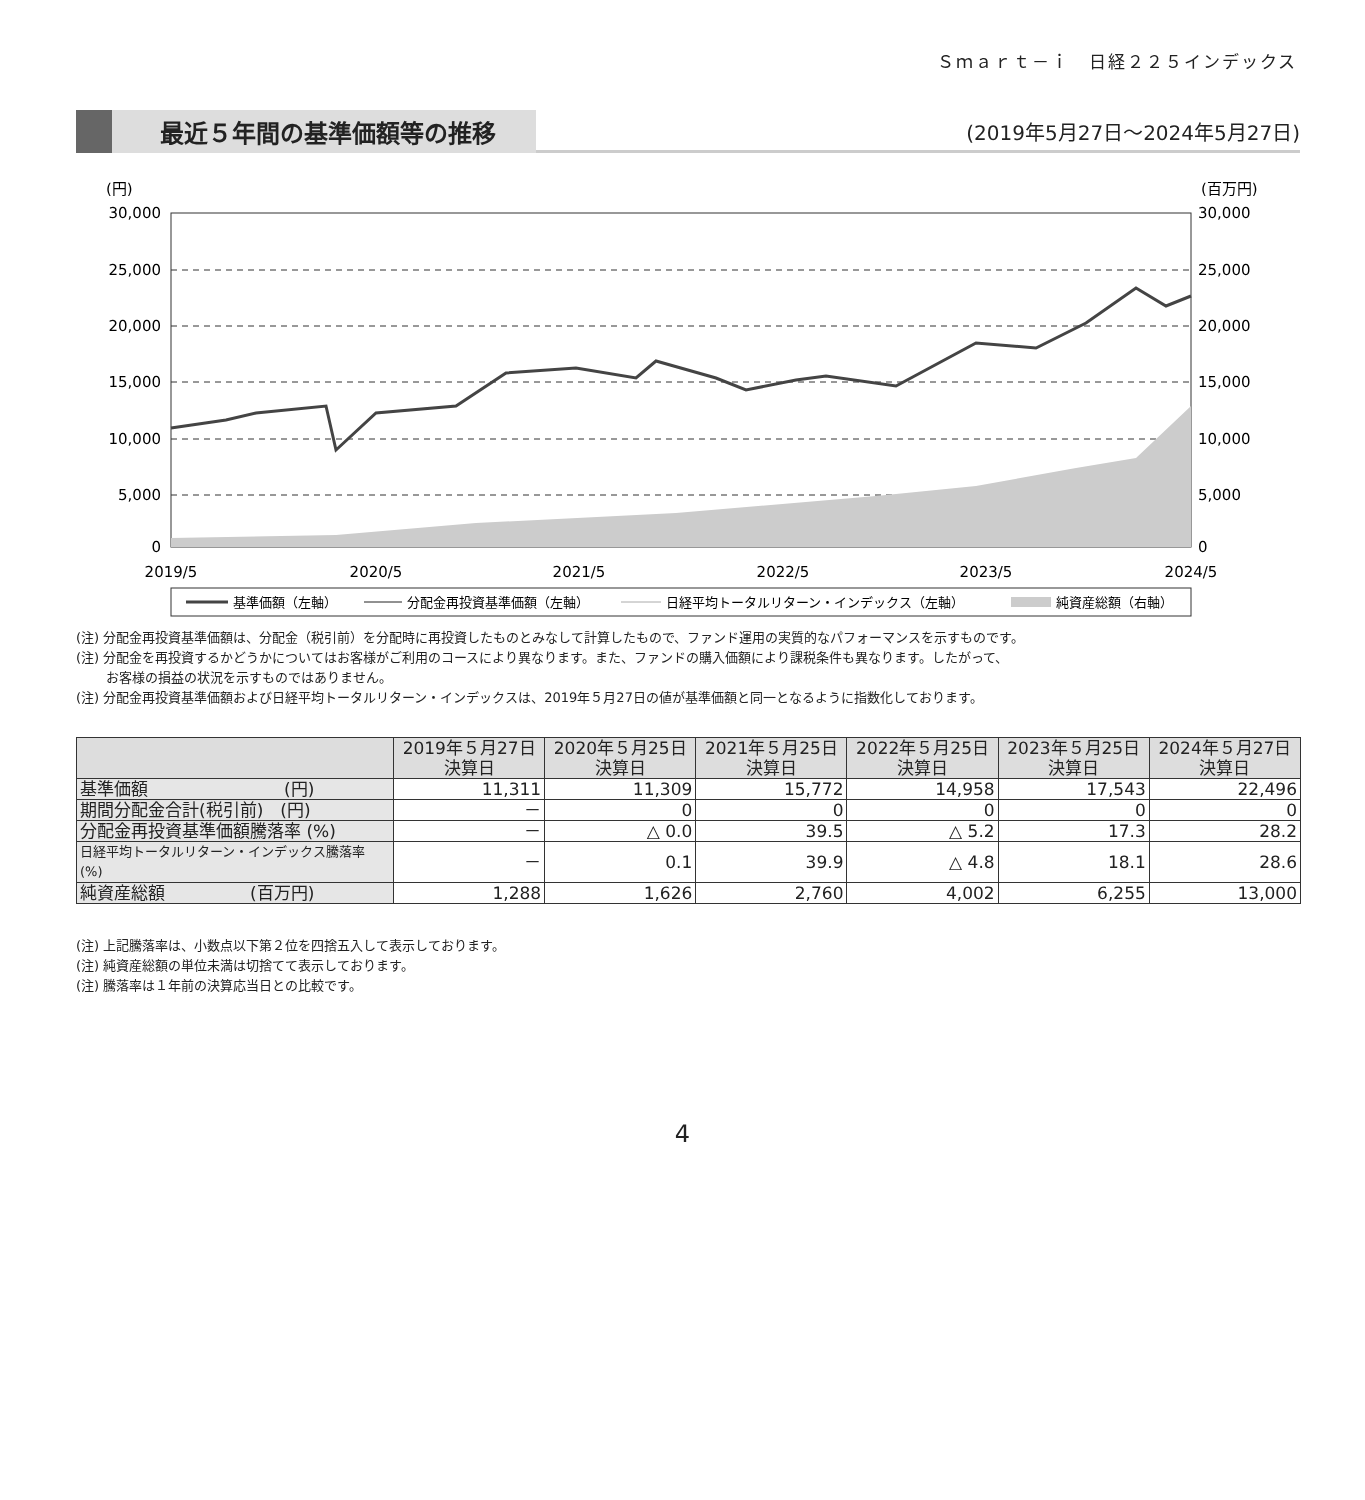Ｓｍａｒｔ－ｉ　日経２２５インデックス
最近５年間の基準価額等の推移 (2019年5月27日～2024年5月27日)
(円)
(百万円)
30,000
25,000
20,000
15,000
10,000
5,000
0
30,000
25,000
20,000
15,000
10,000
5,000
0
2019/5
2020/5
2021/5
2022/5
2023/5
2024/5
基準価額（左軸）
分配金再投資基準価額（左軸）
日経平均トータルリターン・インデックス（左軸）
純資産総額（右軸）
(注) 分配金再投資基準価額は、分配金（税引前）を分配時に再投資したものとみなして計算したもので、ファンド運用の実質的なパフォーマンスを示すものです。
(注) 分配金を再投資するかどうかについてはお客様がご利用のコースにより異なります。また、ファンドの購入価額により課税条件も異なります。したがって、
　　 お客様の損益の状況を示すものではありません。
(注) 分配金再投資基準価額および日経平均トータルリターン・インデックスは、2019年５月27日の値が基準価額と同一となるように指数化しております。
| | 2019年５月27日 決算日 | 2020年５月25日 決算日 | 2021年５月25日 決算日 | 2022年５月25日 決算日 | 2023年５月25日 決算日 | 2024年５月27日 決算日 |
| --- | --- | --- | --- | --- | --- | --- |
| 基準価額 (円) | 11,311 | 11,309 | 15,772 | 14,958 | 17,543 | 22,496 |
| 期間分配金合計(税引前) (円) | － | 0 | 0 | 0 | 0 | 0 |
| 分配金再投資基準価額騰落率 (%) | － | △ 0.0 | 39.5 | △ 5.2 | 17.3 | 28.2 |
| 日経平均トータルリターン・インデックス騰落率 (%) | － | 0.1 | 39.9 | △ 4.8 | 18.1 | 28.6 |
| 純資産総額 (百万円) | 1,288 | 1,626 | 2,760 | 4,002 | 6,255 | 13,000 |
(注) 上記騰落率は、小数点以下第２位を四捨五入して表示しております。
(注) 純資産総額の単位未満は切捨てて表示しております。
(注) 騰落率は１年前の決算応当日との比較です。
4